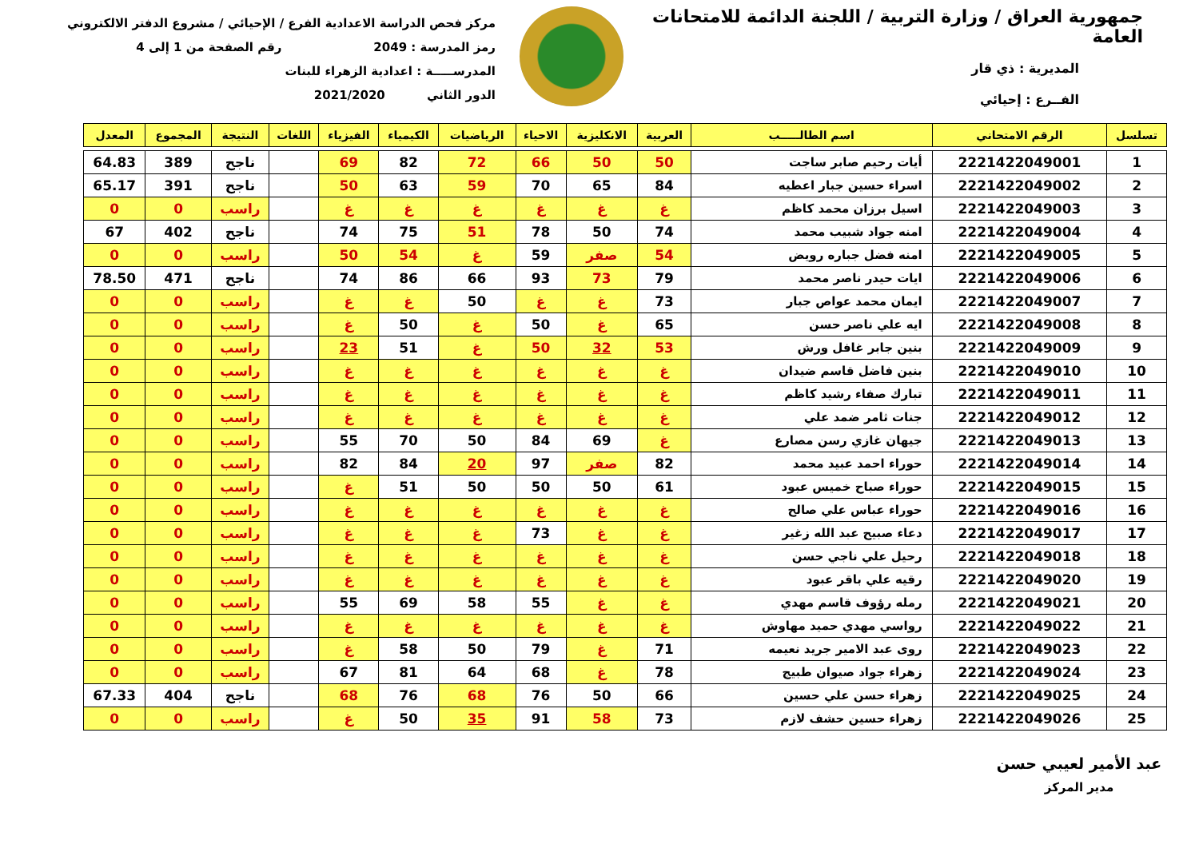جمهورية العراق / وزارة التربية / اللجنة الدائمة للامتحانات العامة
المديرية : ذي قار
الفــرع : إحيائي
مركز فحص الدراسة الاعدادية الفرع / الإحيائي / مشروع الدفتر الالكتروني
رمز المدرسة : 2049 رقم الصفحة من 1 إلى 4
المدرســـــة : اعدادية الزهراء للبنات
الدور الثاني 2021/2020
| تسلسل | الرقم الامتحاني | اسم الطالـــــب | العربية | الانكليزية | الاحياء | الرياضيات | الكيمياء | الفيزياء | اللغات | النتيجة | المجموع | المعدل |
| --- | --- | --- | --- | --- | --- | --- | --- | --- | --- | --- | --- | --- |
| 1 | 2221422049001 | أيات رحيم صابر ساجت | 50 | 50 | 66 | 72 | 82 | 69 | | ناجح | 389 | 64.83 |
| 2 | 2221422049002 | اسراء حسين جبار اعطيه | 84 | 65 | 70 | 59 | 63 | 50 | | ناجح | 391 | 65.17 |
| 3 | 2221422049003 | اسيل برزان محمد كاظم | غ | غ | غ | غ | غ | غ | | راسب | 0 | 0 |
| 4 | 2221422049004 | امنه جواد شبيب محمد | 74 | 50 | 78 | 51 | 75 | 74 | | ناجح | 402 | 67 |
| 5 | 2221422049005 | امنه فضل جباره رويض | 54 | صفر | 59 | غ | 54 | 50 | | راسب | 0 | 0 |
| 6 | 2221422049006 | ايات حيدر ناصر محمد | 79 | 73 | 93 | 66 | 86 | 74 | | ناجح | 471 | 78.50 |
| 7 | 2221422049007 | ايمان محمد عواص جبار | 73 | غ | غ | 50 | غ | غ | | راسب | 0 | 0 |
| 8 | 2221422049008 | ايه علي ناصر حسن | 65 | غ | 50 | غ | 50 | غ | | راسب | 0 | 0 |
| 9 | 2221422049009 | بنين جابر غافل ورش | 53 | 32 | 50 | غ | 51 | 23 | | راسب | 0 | 0 |
| 10 | 2221422049010 | بنين فاضل قاسم ضيدان | غ | غ | غ | غ | غ | غ | | راسب | 0 | 0 |
| 11 | 2221422049011 | تبارك صفاء رشيد كاظم | غ | غ | غ | غ | غ | غ | | راسب | 0 | 0 |
| 12 | 2221422049012 | جنات ثامر ضمد علي | غ | غ | غ | غ | غ | غ | | راسب | 0 | 0 |
| 13 | 2221422049013 | جيهان غازي رسن مصارع | غ | 69 | 84 | 50 | 70 | 55 | | راسب | 0 | 0 |
| 14 | 2221422049014 | حوراء احمد عبيد محمد | 82 | صفر | 97 | 20 | 84 | 82 | | راسب | 0 | 0 |
| 15 | 2221422049015 | حوراء صباح خميس عبود | 61 | 50 | 50 | 50 | 51 | غ | | راسب | 0 | 0 |
| 16 | 2221422049016 | حوراء عباس علي صالح | غ | غ | غ | غ | غ | غ | | راسب | 0 | 0 |
| 17 | 2221422049017 | دعاء صبيح عبد الله زغير | غ | غ | 73 | غ | غ | غ | | راسب | 0 | 0 |
| 18 | 2221422049018 | رحيل علي ناجي حسن | غ | غ | غ | غ | غ | غ | | راسب | 0 | 0 |
| 19 | 2221422049020 | رقيه علي باقر عبود | غ | غ | غ | غ | غ | غ | | راسب | 0 | 0 |
| 20 | 2221422049021 | رمله رؤوف قاسم مهدي | غ | غ | 55 | 58 | 69 | 55 | | راسب | 0 | 0 |
| 21 | 2221422049022 | رواسي مهدي حميد مهاوش | غ | غ | غ | غ | غ | غ | | راسب | 0 | 0 |
| 22 | 2221422049023 | روى عبد الامير جريد نعيمه | 71 | غ | 79 | 50 | 58 | غ | | راسب | 0 | 0 |
| 23 | 2221422049024 | زهراء جواد صيوان طبيج | 78 | غ | 68 | 64 | 81 | 67 | | راسب | 0 | 0 |
| 24 | 2221422049025 | زهراء حسن علي حسين | 66 | 50 | 76 | 68 | 76 | 68 | | ناجح | 404 | 67.33 |
| 25 | 2221422049026 | زهراء حسين حشف لازم | 73 | 58 | 91 | 35 | 50 | غ | | راسب | 0 | 0 |
عبد الأمير لعيبي حسن
مدير المركز